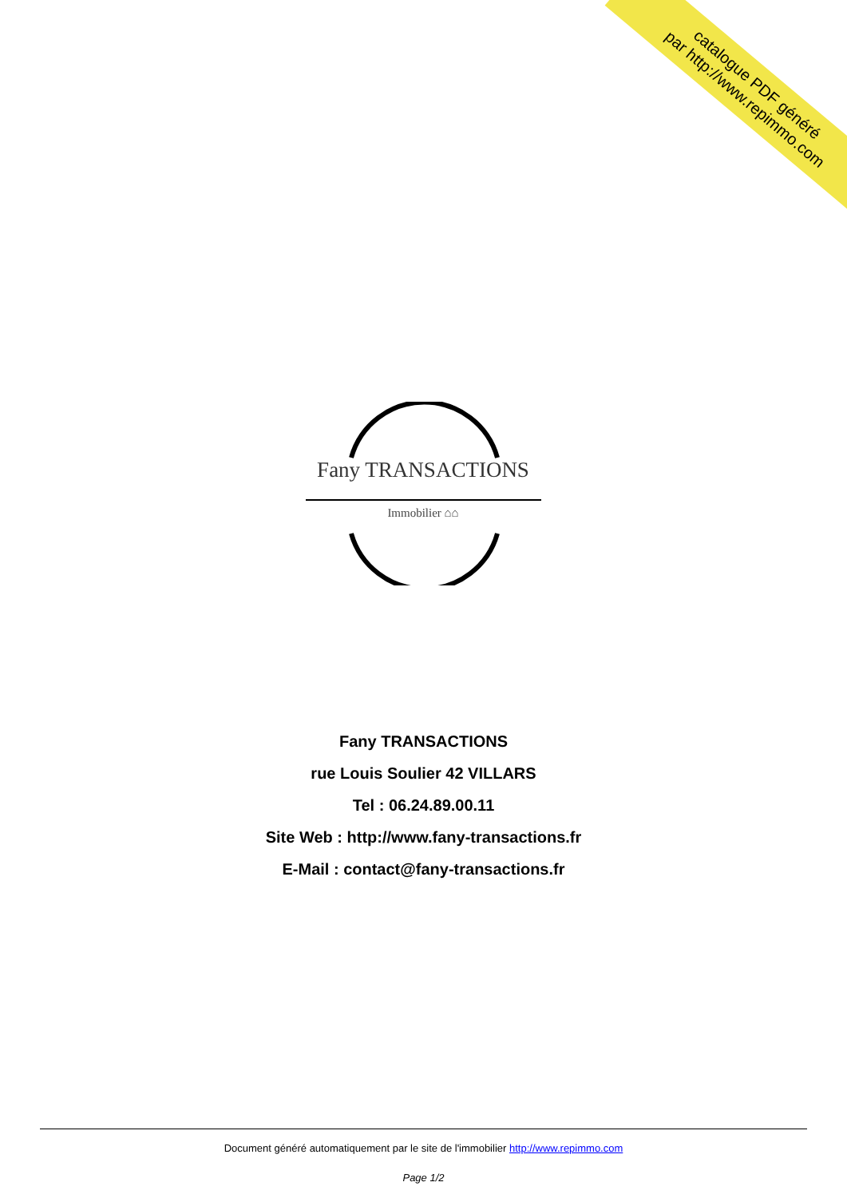catalogue PDF généré
par http://www.repimmo.com
Fany TRANSACTIONS
Immobilier ⌂⌂
Fany TRANSACTIONS
rue Louis Soulier 42 VILLARS
Tel : 06.24.89.00.11
Site Web : http://www.fany-transactions.fr
E-Mail : contact@fany-transactions.fr
Document généré automatiquement par le site de l'immobilier http://www.repimmo.com
Page 1/2